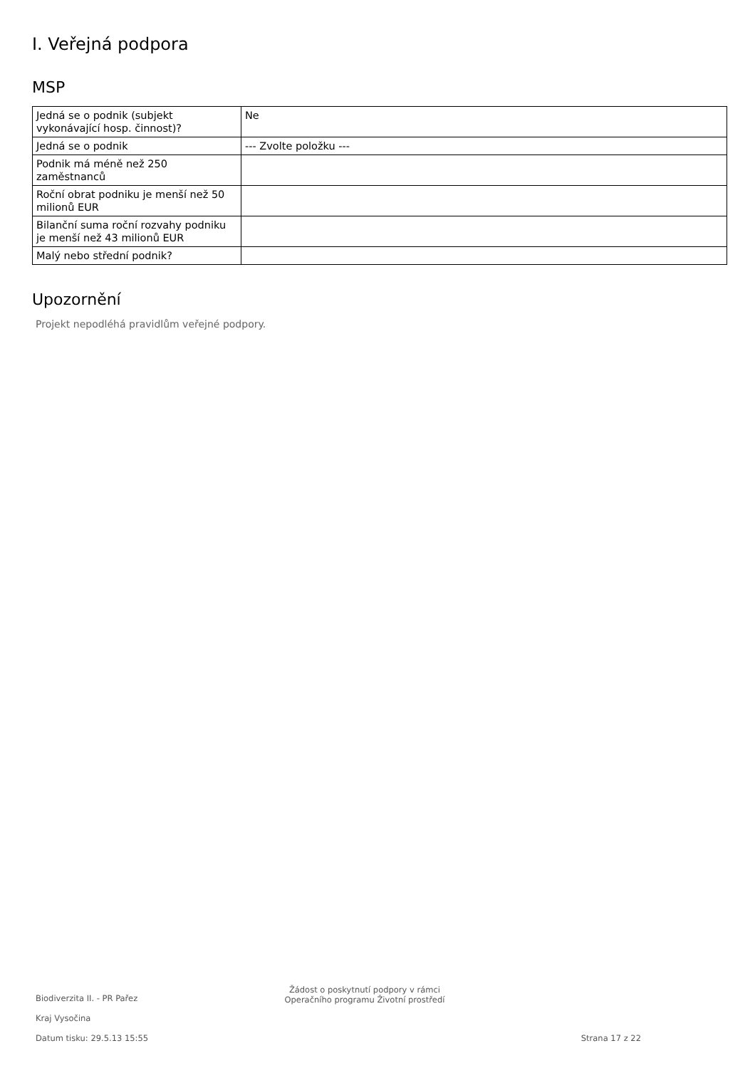I. Veřejná podpora
MSP
| Jedná se o podnik (subjekt vykonávající hosp. činnost)? | Ne |
| Jedná se o podnik | --- Zvolte položku --- |
| Podnik má méně než 250 zaměstnanců | |
| Roční obrat podniku je menší než 50 milionů EUR | |
| Bilanční suma roční rozvahy podniku je menší než 43 milionů EUR | |
| Malý nebo střední podnik? | |
Upozornění
Projekt nepodléhá pravidlům veřejné podpory.
Biodiverzita II. - PR Pařez
Kraj Vysočina
Datum tisku: 29.5.13 15:55
Žádost o poskytnutí podpory v rámci
Operačního programu Životní prostředí
Strana 17 z 22